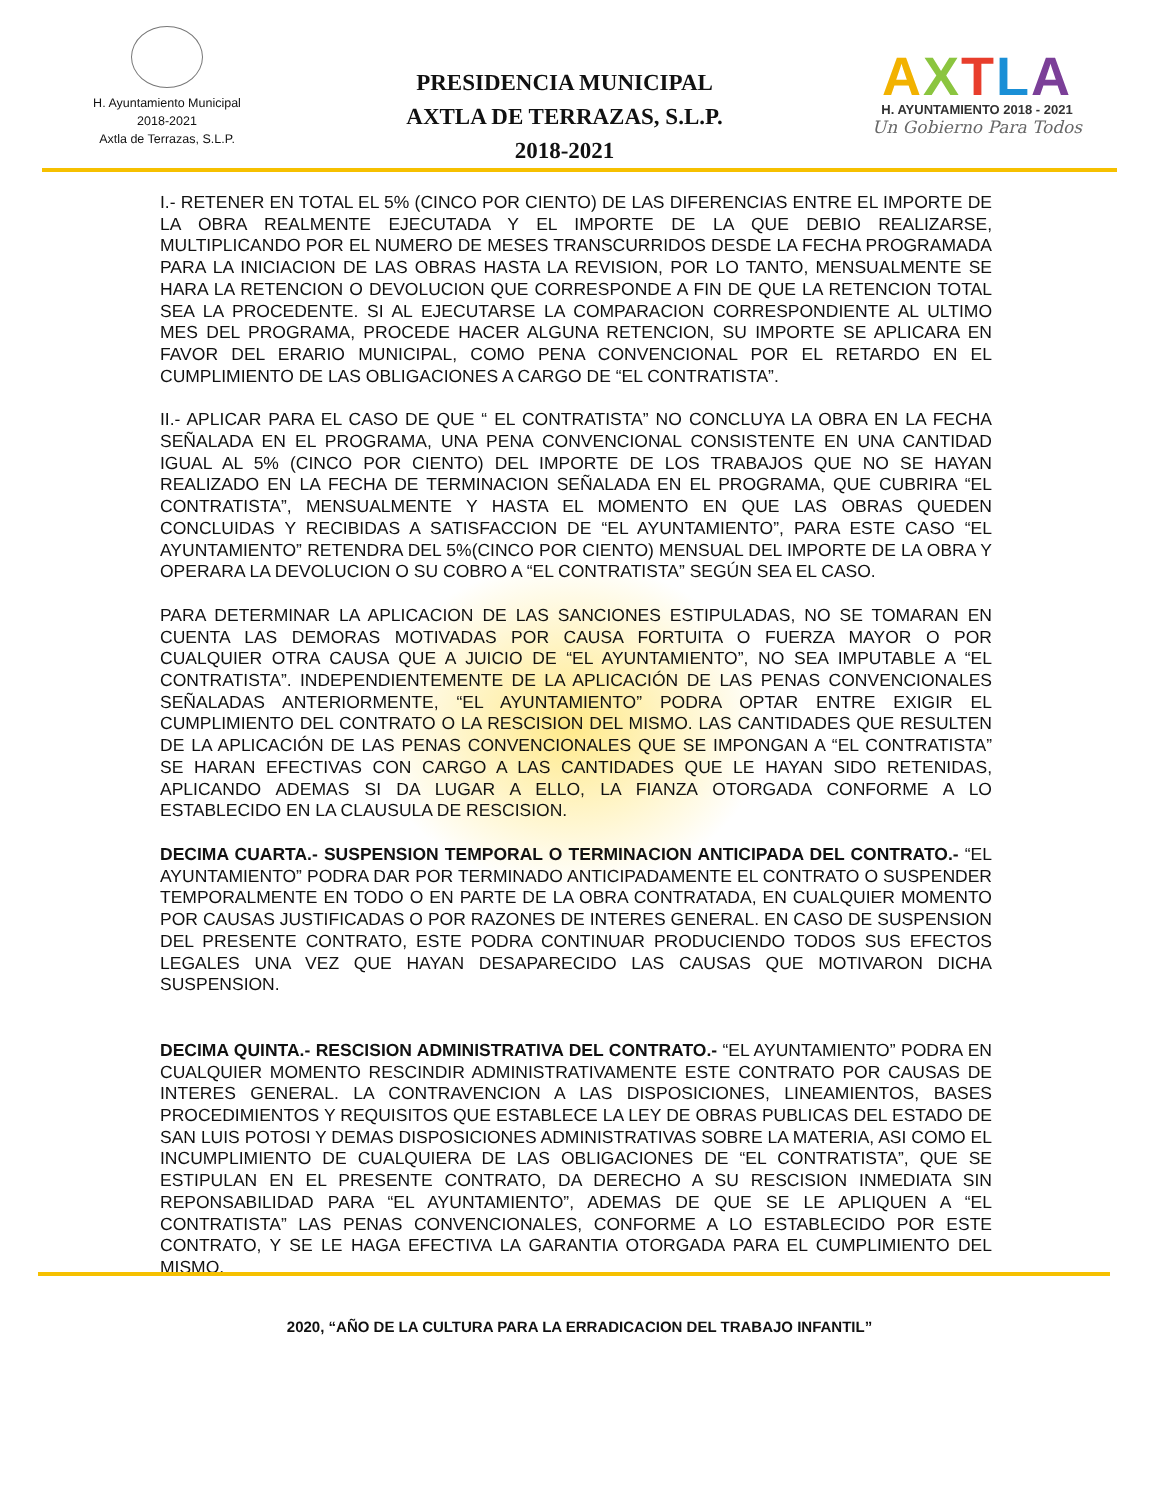H. Ayuntamiento Municipal
2018-2021
Axtla de Terrazas, S.L.P.
PRESIDENCIA MUNICIPAL
AXTLA DE TERRAZAS, S.L.P.
2018-2021
AXTLA
H. AYUNTAMIENTO 2018 - 2021
Un Gobierno Para Todos
I.- RETENER EN TOTAL EL 5% (CINCO POR CIENTO) DE LAS DIFERENCIAS ENTRE EL IMPORTE DE LA OBRA REALMENTE EJECUTADA Y EL IMPORTE DE LA QUE DEBIO REALIZARSE, MULTIPLICANDO POR EL NUMERO DE MESES TRANSCURRIDOS DESDE LA FECHA PROGRAMADA PARA LA INICIACION DE LAS OBRAS HASTA LA REVISION, POR LO TANTO, MENSUALMENTE SE HARA LA RETENCION O DEVOLUCION QUE CORRESPONDE A FIN DE QUE LA RETENCION TOTAL SEA LA PROCEDENTE. SI AL EJECUTARSE LA COMPARACION CORRESPONDIENTE AL ULTIMO MES DEL PROGRAMA, PROCEDE HACER ALGUNA RETENCION, SU IMPORTE SE APLICARA EN FAVOR DEL ERARIO MUNICIPAL, COMO PENA CONVENCIONAL POR EL RETARDO EN EL CUMPLIMIENTO DE LAS OBLIGACIONES A CARGO DE “EL CONTRATISTA”.
II.- APLICAR PARA EL CASO DE QUE “ EL CONTRATISTA” NO CONCLUYA LA OBRA EN LA FECHA SEÑALADA EN EL PROGRAMA, UNA PENA CONVENCIONAL CONSISTENTE EN UNA CANTIDAD IGUAL AL 5% (CINCO POR CIENTO) DEL IMPORTE DE LOS TRABAJOS QUE NO SE HAYAN REALIZADO EN LA FECHA DE TERMINACION SEÑALADA EN EL PROGRAMA, QUE CUBRIRA “EL CONTRATISTA”, MENSUALMENTE Y HASTA EL MOMENTO EN QUE LAS OBRAS QUEDEN CONCLUIDAS Y RECIBIDAS A SATISFACCION DE “EL AYUNTAMIENTO”, PARA ESTE CASO “EL AYUNTAMIENTO” RETENDRA DEL 5%(CINCO POR CIENTO) MENSUAL DEL IMPORTE DE LA OBRA Y OPERARA LA DEVOLUCION O SU COBRO A “EL CONTRATISTA” SEGÚN SEA EL CASO.
PARA DETERMINAR LA APLICACION DE LAS SANCIONES ESTIPULADAS, NO SE TOMARAN EN CUENTA LAS DEMORAS MOTIVADAS POR CAUSA FORTUITA O FUERZA MAYOR O POR CUALQUIER OTRA CAUSA QUE A JUICIO DE “EL AYUNTAMIENTO”, NO SEA IMPUTABLE A “EL CONTRATISTA”. INDEPENDIENTEMENTE DE LA APLICACIÓN DE LAS PENAS CONVENCIONALES SEÑALADAS ANTERIORMENTE, “EL AYUNTAMIENTO” PODRA OPTAR ENTRE EXIGIR EL CUMPLIMIENTO DEL CONTRATO O LA RESCISION DEL MISMO. LAS CANTIDADES QUE RESULTEN DE LA APLICACIÓN DE LAS PENAS CONVENCIONALES QUE SE IMPONGAN A “EL CONTRATISTA” SE HARAN EFECTIVAS CON CARGO A LAS CANTIDADES QUE LE HAYAN SIDO RETENIDAS, APLICANDO ADEMAS SI DA LUGAR A ELLO, LA FIANZA OTORGADA CONFORME A LO ESTABLECIDO EN LA CLAUSULA DE RESCISION.
DECIMA CUARTA.- SUSPENSION TEMPORAL O TERMINACION ANTICIPADA DEL CONTRATO.- “EL AYUNTAMIENTO” PODRA DAR POR TERMINADO ANTICIPADAMENTE EL CONTRATO O SUSPENDER TEMPORALMENTE EN TODO O EN PARTE DE LA OBRA CONTRATADA, EN CUALQUIER MOMENTO POR CAUSAS JUSTIFICADAS O POR RAZONES DE INTERES GENERAL. EN CASO DE SUSPENSION DEL PRESENTE CONTRATO, ESTE PODRA CONTINUAR PRODUCIENDO TODOS SUS EFECTOS LEGALES UNA VEZ QUE HAYAN DESAPARECIDO LAS CAUSAS QUE MOTIVARON DICHA SUSPENSION.
DECIMA QUINTA.- RESCISION ADMINISTRATIVA DEL CONTRATO.- “EL AYUNTAMIENTO” PODRA EN CUALQUIER MOMENTO RESCINDIR ADMINISTRATIVAMENTE ESTE CONTRATO POR CAUSAS DE INTERES GENERAL. LA CONTRAVENCION A LAS DISPOSICIONES, LINEAMIENTOS, BASES PROCEDIMIENTOS Y REQUISITOS QUE ESTABLECE LA LEY DE OBRAS PUBLICAS DEL ESTADO DE SAN LUIS POTOSI Y DEMAS DISPOSICIONES ADMINISTRATIVAS SOBRE LA MATERIA, ASI COMO EL INCUMPLIMIENTO DE CUALQUIERA DE LAS OBLIGACIONES DE “EL CONTRATISTA”, QUE SE ESTIPULAN EN EL PRESENTE CONTRATO, DA DERECHO A SU RESCISION INMEDIATA SIN REPONSABILIDAD PARA “EL AYUNTAMIENTO”, ADEMAS DE QUE SE LE APLIQUEN A “EL CONTRATISTA” LAS PENAS CONVENCIONALES, CONFORME A LO ESTABLECIDO POR ESTE CONTRATO, Y SE LE HAGA EFECTIVA LA GARANTIA OTORGADA PARA EL CUMPLIMIENTO DEL MISMO.
2020, “AÑO DE LA CULTURA PARA LA ERRADICACION DEL TRABAJO INFANTIL”